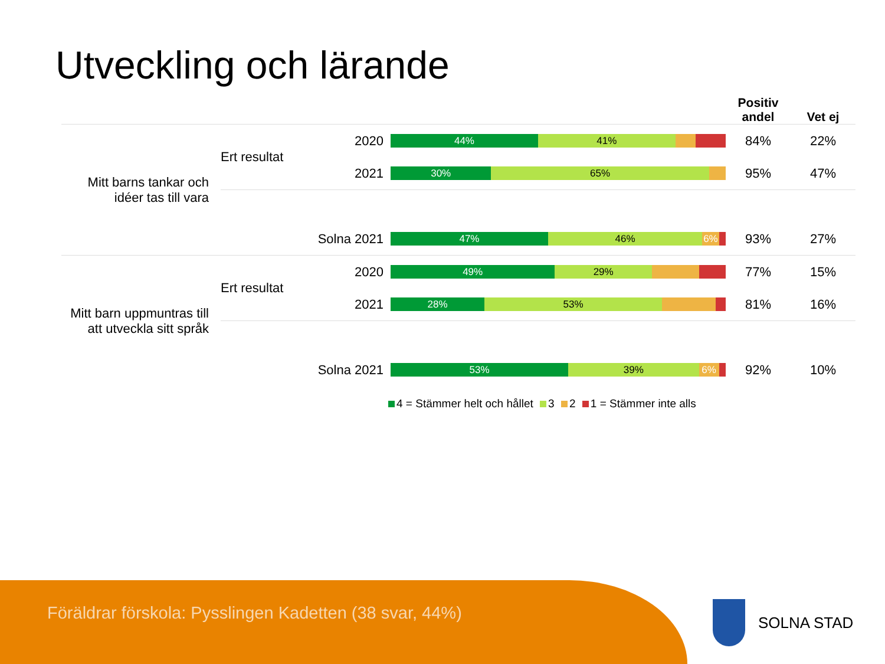Utveckling och lärande
| | | | | | Positiv andel | Vet ej |
| --- | --- | --- | --- | --- | --- | --- |
| Mitt barns tankar och idéer tas till vara | Ert resultat | | 2020 | 44% 41% | 84% | 22% |
| | | | 2021 | 30% 65% | 95% | 47% |
| | Solna 2021 | | | 47% 46% 6% | 93% | 27% |
| Mitt barn uppmuntras till att utveckla sitt språk | Ert resultat | | 2020 | 49% 29% | 77% | 15% |
| | | | 2021 | 28% 53% | 81% | 16% |
| | Solna 2021 | | | 53% 39% 6% | 92% | 10% |
4 = Stämmer helt och hållet 3 2 1 = Stämmer inte alls
Föräldrar förskola: Pysslingen Kadetten (38 svar, 44%)
SOLNA STAD